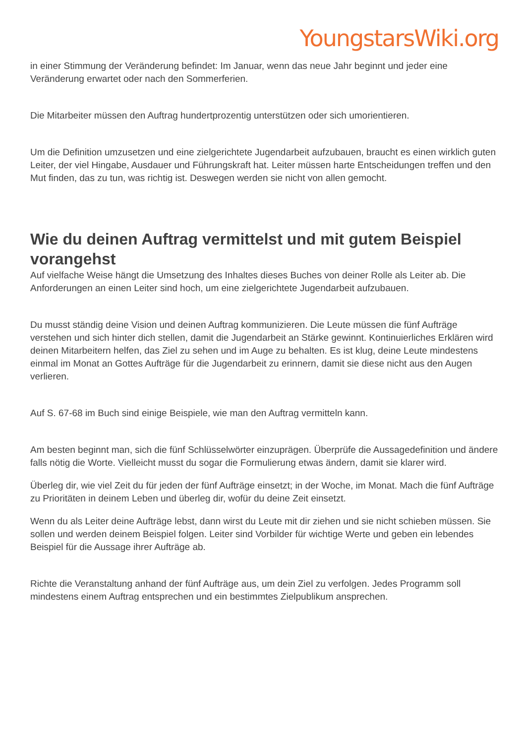YoungstarsWiki.org
in einer Stimmung der Veränderung befindet: Im Januar, wenn das neue Jahr beginnt und jeder eine Veränderung erwartet oder nach den Sommerferien.
Die Mitarbeiter müssen den Auftrag hundertprozentig unterstützen oder sich umorientieren.
Um die Definition umzusetzen und eine zielgerichtete Jugendarbeit aufzubauen, braucht es einen wirklich guten Leiter, der viel Hingabe, Ausdauer und Führungskraft hat. Leiter müssen harte Entscheidungen treffen und den Mut finden, das zu tun, was richtig ist. Deswegen werden sie nicht von allen gemocht.
Wie du deinen Auftrag vermittelst und mit gutem Beispiel vorangehst
Auf vielfache Weise hängt die Umsetzung des Inhaltes dieses Buches von deiner Rolle als Leiter ab. Die Anforderungen an einen Leiter sind hoch, um eine zielgerichtete Jugendarbeit aufzubauen.
Du musst ständig deine Vision und deinen Auftrag kommunizieren. Die Leute müssen die fünf Aufträge verstehen und sich hinter dich stellen, damit die Jugendarbeit an Stärke gewinnt. Kontinuierliches Erklären wird deinen Mitarbeitern helfen, das Ziel zu sehen und im Auge zu behalten. Es ist klug, deine Leute mindestens einmal im Monat an Gottes Aufträge für die Jugendarbeit zu erinnern, damit sie diese nicht aus den Augen verlieren.
Auf S. 67-68 im Buch sind einige Beispiele, wie man den Auftrag vermitteln kann.
Am besten beginnt man, sich die fünf Schlüsselwörter einzuprägen. Überprüfe die Aussagedefinition und ändere falls nötig die Worte. Vielleicht musst du sogar die Formulierung etwas ändern, damit sie klarer wird.
Überleg dir, wie viel Zeit du für jeden der fünf Aufträge einsetzt; in der Woche, im Monat. Mach die fünf Aufträge zu Prioritäten in deinem Leben und überleg dir, wofür du deine Zeit einsetzt.
Wenn du als Leiter deine Aufträge lebst, dann wirst du Leute mit dir ziehen und sie nicht schieben müssen. Sie sollen und werden deinem Beispiel folgen. Leiter sind Vorbilder für wichtige Werte und geben ein lebendes Beispiel für die Aussage ihrer Aufträge ab.
Richte die Veranstaltung anhand der fünf Aufträge aus, um dein Ziel zu verfolgen. Jedes Programm soll mindestens einem Auftrag entsprechen und ein bestimmtes Zielpublikum ansprechen.